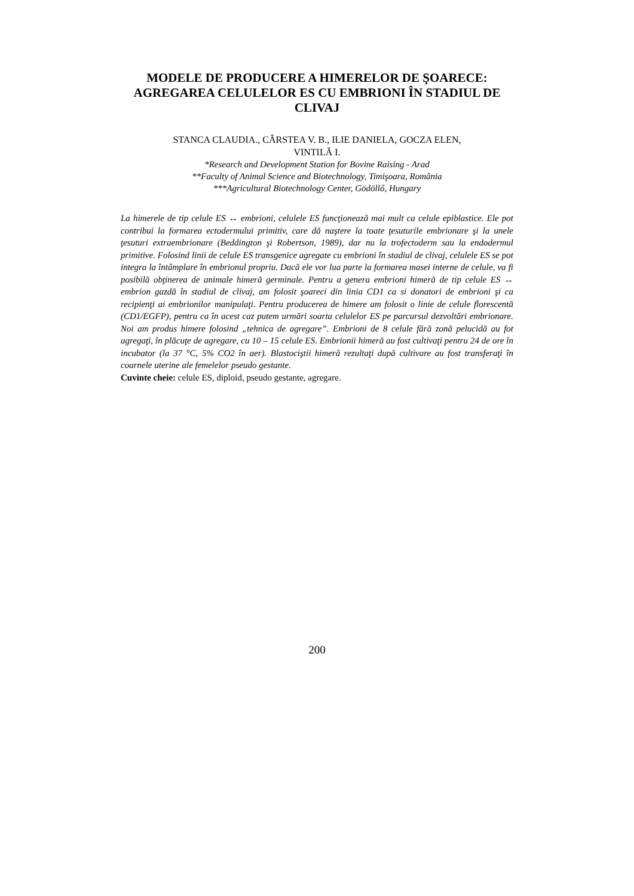MODELE DE PRODUCERE A HIMERELOR DE ŞOARECE: AGREGAREA CELULELOR ES CU EMBRIONI ÎN STADIUL DE CLIVAJ
STANCA CLAUDIA., CÂRSTEA V. B., ILIE DANIELA, GOCZA ELEN,
VINTILĂ I.
*Research and Development Station for Bovine Raising - Arad
**Faculty of Animal Science and Biotechnology, Timişoara, România
***Agricultural Biotechnology Center, Gödöllő, Hungary
La himerele de tip celule ES ↔ embrioni, celulele ES funcţionează mai mult ca celule epiblastice. Ele pot contribui la formarea ectodermului primitiv, care dă naştere la toate ţesuturile embrionare şi la unele ţesuturi extraembrionare (Beddington şi Robertson, 1989), dar nu la trofectoderm sau la endodermul primitive. Folosind linii de celule ES transgenice agregate cu embrioni în stadiul de clivaj, celulele ES se pot integra la întâmplare în embrionul propriu. Dacă ele vor lua parte la formarea masei interne de celule, va fi posibilă obţinerea de animale himeră germinale. Pentru a genera embrioni himeră de tip celule ES ↔ embrion gazdă în stadiul de clivaj, am folosit şoareci din linia CD1 ca si donatori de embrioni şi ca recipienţi ai embrionilor manipulaţi. Pentru producerea de himere am folosit o linie de celule florescentă (CD1/EGFP), pentru ca în acest caz putem urmări soarta celulelor ES pe parcursul dezvoltări embrionare. Noi am produs himere folosind „tehnica de agregare”. Embrioni de 8 celule fără zonă pelucidă au fot agregaţi, în plăcuţe de agregare, cu 10 – 15 celule ES. Embrionii himeră au fost cultivaţi pentru 24 de ore în incubator (la 37 °C, 5% CO2 în aer). Blastociştii himeră rezultaţi după cultivare au fost transferaţi în coarnele uterine ale femelelor pseudo gestante.
Cuvinte cheie: celule ES, diploid, pseudo gestante, agregare.
200